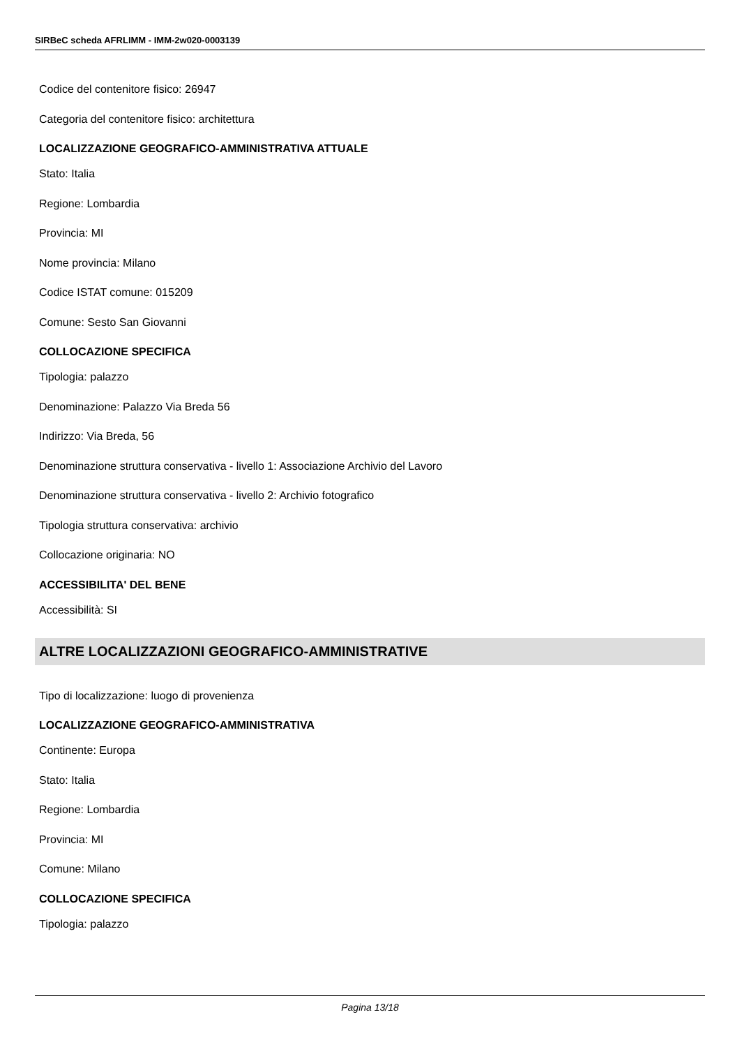SIRBeC scheda AFRLIMM - IMM-2w020-0003139
Codice del contenitore fisico: 26947
Categoria del contenitore fisico: architettura
LOCALIZZAZIONE GEOGRAFICO-AMMINISTRATIVA ATTUALE
Stato: Italia
Regione: Lombardia
Provincia: MI
Nome provincia: Milano
Codice ISTAT comune: 015209
Comune: Sesto San Giovanni
COLLOCAZIONE SPECIFICA
Tipologia: palazzo
Denominazione: Palazzo Via Breda 56
Indirizzo: Via Breda, 56
Denominazione struttura conservativa - livello 1: Associazione Archivio del Lavoro
Denominazione struttura conservativa - livello 2: Archivio fotografico
Tipologia struttura conservativa: archivio
Collocazione originaria: NO
ACCESSIBILITA' DEL BENE
Accessibilità: SI
ALTRE LOCALIZZAZIONI GEOGRAFICO-AMMINISTRATIVE
Tipo di localizzazione: luogo di provenienza
LOCALIZZAZIONE GEOGRAFICO-AMMINISTRATIVA
Continente: Europa
Stato: Italia
Regione: Lombardia
Provincia: MI
Comune: Milano
COLLOCAZIONE SPECIFICA
Tipologia: palazzo
Pagina 13/18